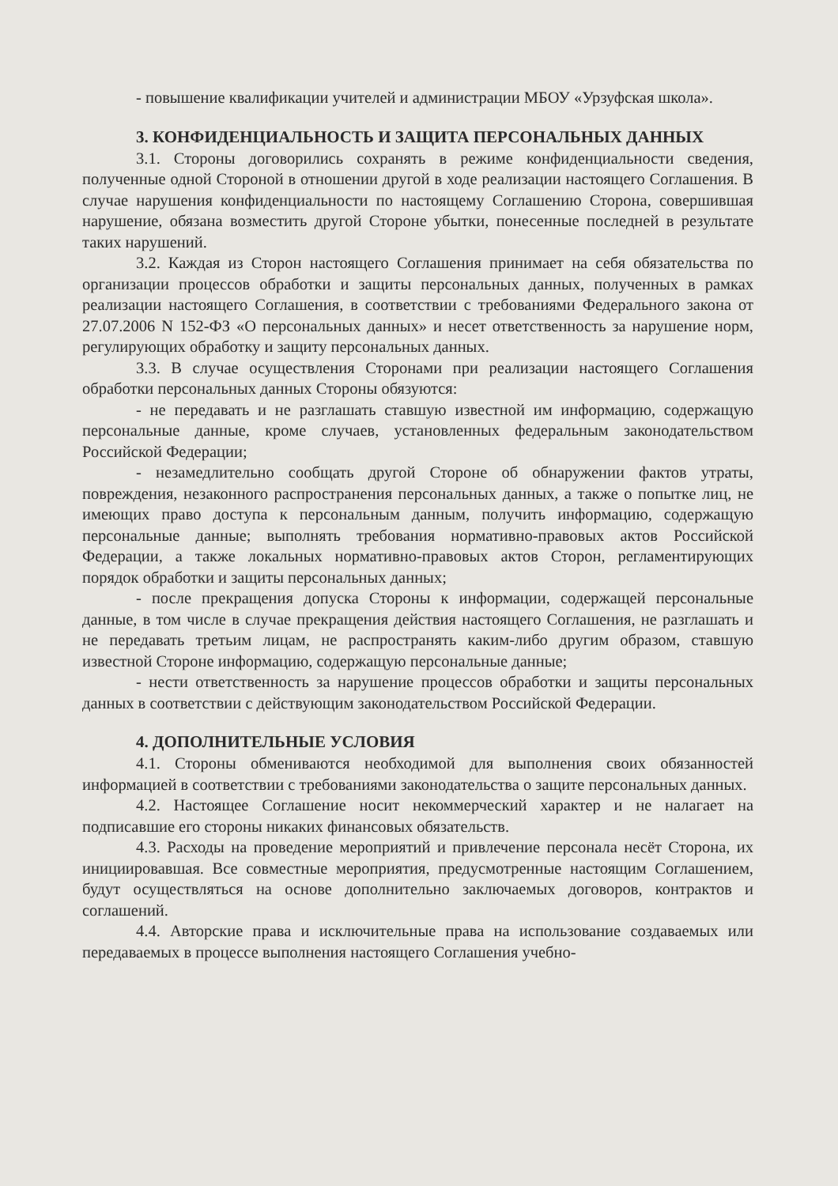- повышение квалификации учителей и администрации МБОУ «Урзуфская школа».
3. КОНФИДЕНЦИАЛЬНОСТЬ И ЗАЩИТА ПЕРСОНАЛЬНЫХ ДАННЫХ
3.1. Стороны договорились сохранять в режиме конфиденциальности сведения, полученные одной Стороной в отношении другой в ходе реализации настоящего Соглашения. В случае нарушения конфиденциальности по настоящему Соглашению Сторона, совершившая нарушение, обязана возместить другой Стороне убытки, понесенные последней в результате таких нарушений.
3.2. Каждая из Сторон настоящего Соглашения принимает на себя обязательства по организации процессов обработки и защиты персональных данных, полученных в рамках реализации настоящего Соглашения, в соответствии с требованиями Федерального закона от 27.07.2006 N 152-ФЗ «О персональных данных» и несет ответственность за нарушение норм, регулирующих обработку и защиту персональных данных.
3.3. В случае осуществления Сторонами при реализации настоящего Соглашения обработки персональных данных Стороны обязуются:
- не передавать и не разглашать ставшую известной им информацию, содержащую персональные данные, кроме случаев, установленных федеральным законодательством Российской Федерации;
- незамедлительно сообщать другой Стороне об обнаружении фактов утраты, повреждения, незаконного распространения персональных данных, а также о попытке лиц, не имеющих право доступа к персональным данным, получить информацию, содержащую персональные данные; выполнять требования нормативно-правовых актов Российской Федерации, а также локальных нормативно-правовых актов Сторон, регламентирующих порядок обработки и защиты персональных данных;
- после прекращения допуска Стороны к информации, содержащей персональные данные, в том числе в случае прекращения действия настоящего Соглашения, не разглашать и не передавать третьим лицам, не распространять каким-либо другим образом, ставшую известной Стороне информацию, содержащую персональные данные;
- нести ответственность за нарушение процессов обработки и защиты персональных данных в соответствии с действующим законодательством Российской Федерации.
4. ДОПОЛНИТЕЛЬНЫЕ УСЛОВИЯ
4.1. Стороны обмениваются необходимой для выполнения своих обязанностей информацией в соответствии с требованиями законодательства о защите персональных данных.
4.2. Настоящее Соглашение носит некоммерческий характер и не налагает на подписавшие его стороны никаких финансовых обязательств.
4.3. Расходы на проведение мероприятий и привлечение персонала несёт Сторона, их инициировавшая. Все совместные мероприятия, предусмотренные настоящим Соглашением, будут осуществляться на основе дополнительно заключаемых договоров, контрактов и соглашений.
4.4. Авторские права и исключительные права на использование создаваемых или передаваемых в процессе выполнения настоящего Соглашения учебно-